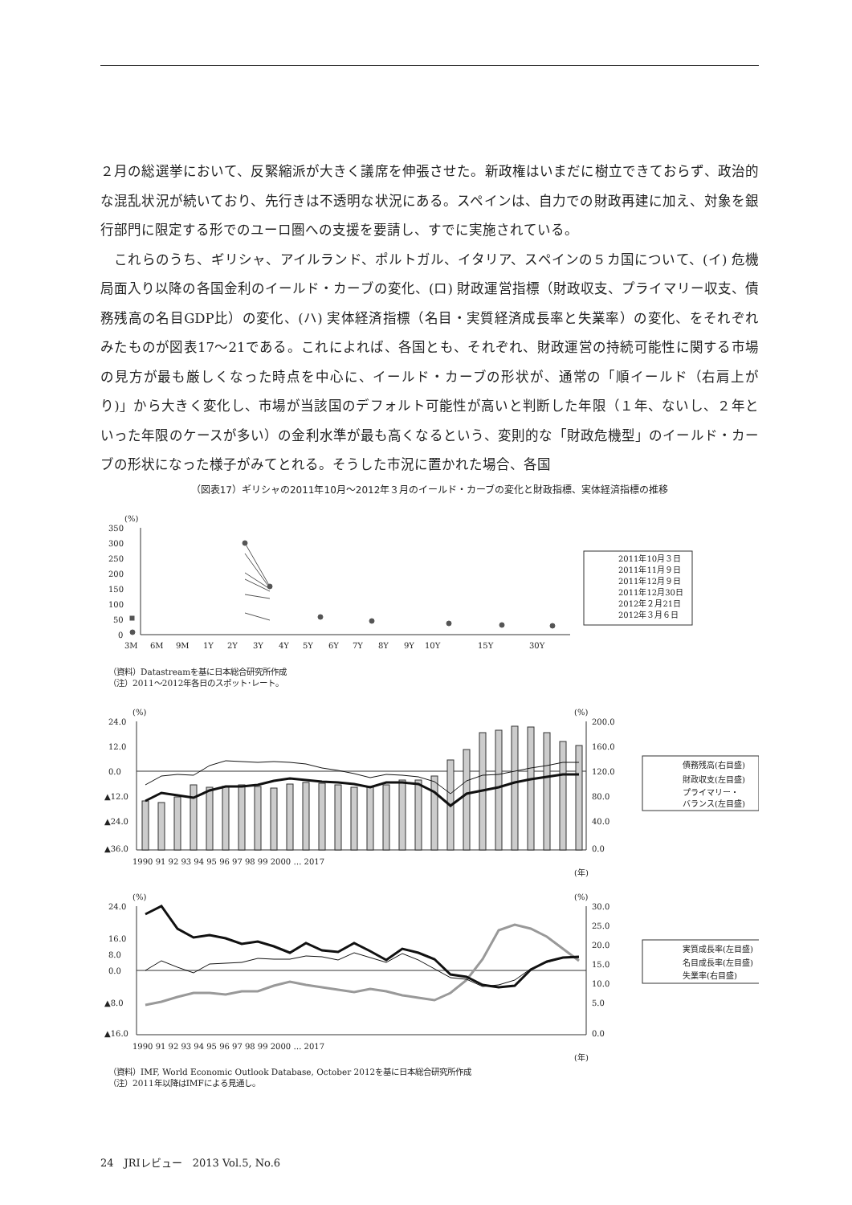２月の総選挙において、反緊縮派が大きく議席を伸張させた。新政権はいまだに樹立できておらず、政治的な混乱状況が続いており、先行きは不透明な状況にある。スペインは、自力での財政再建に加え、対象を銀行部門に限定する形でのユーロ圏への支援を要請し、すでに実施されている。
　これらのうち、ギリシャ、アイルランド、ポルトガル、イタリア、スペインの５カ国について、(イ) 危機局面入り以降の各国金利のイールド・カーブの変化、(ロ) 財政運営指標（財政収支、プライマリー収支、債務残高の名目GDP比）の変化、(ハ) 実体経済指標（名目・実質経済成長率と失業率）の変化、をそれぞれみたものが図表17～21である。これによれば、各国とも、それぞれ、財政運営の持続可能性に関する市場の見方が最も厳しくなった時点を中心に、イールド・カーブの形状が、通常の「順イールド（右肩上がり)」から大きく変化し、市場が当該国のデフォルト可能性が高いと判断した年限（１年、ないし、２年といった年限のケースが多い）の金利水準が最も高くなるという、変則的な「財政危機型」のイールド・カーブの形状になった様子がみてとれる。そうした市況に置かれた場合、各国
（図表17）ギリシャの2011年10月～2012年３月のイールド・カーブの変化と財政指標、実体経済指標の推移
(%)
350
300
250
200
150
100
50
0
3M
6M
9M
1Y
2Y
3Y
4Y
5Y
6Y
7Y
8Y
9Y
10Y
15Y
30Y
2011年10月３日
2011年11月９日
2011年12月９日
2011年12月30日
2012年２月21日
2012年３月６日
（資料）Datastreamを基に日本総合研究所作成
（注）2011～2012年各日のスポット･レート。
(%)
(%)
24.0
12.0
0.0
▲12.0
▲24.0
▲36.0
200.0
160.0
120.0
80.0
40.0
0.0
債務残高(右目盛)
財政収支(左目盛)
プライマリー・
バランス(左目盛)
1990 91 92 93 94 95 96 97 98 99 2000 … 2017
(年)
(%)
(%)
24.0
16.0
8.0
0.0
▲8.0
▲16.0
30.0
25.0
20.0
15.0
10.0
5.0
0.0
実質成長率(左目盛)
名目成長率(左目盛)
失業率(右目盛)
1990 91 92 93 94 95 96 97 98 99 2000 … 2017
(年)
（資料）IMF, World Economic Outlook Database, October 2012を基に日本総合研究所作成
（注）2011年以降はIMFによる見通し。
24　JRIレビュー　2013 Vol.5, No.6